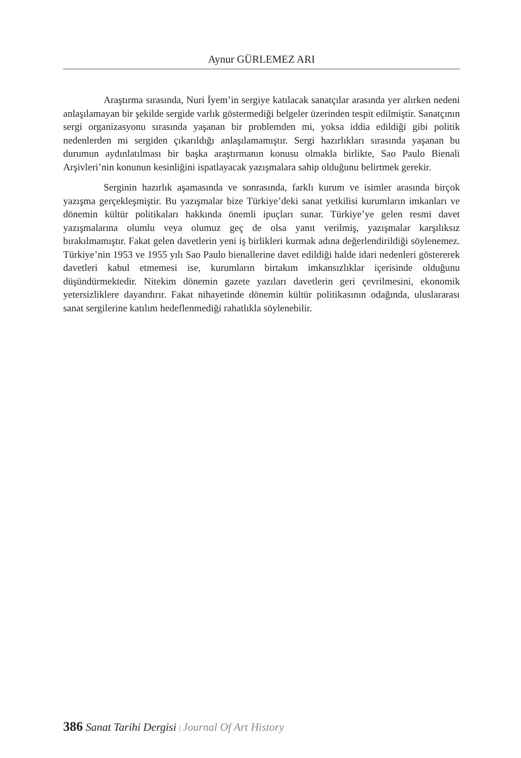Aynur GÜRLEMEZ ARI
Araştırma sırasında, Nuri İyem’in sergiye katılacak sanatçılar arasında yer alırken nedeni anlaşılamayan bir şekilde sergide varlık göstermediği belgeler üzerinden tespit edilmiştir. Sanatçının sergi organizasyonu sırasında yaşanan bir problemden mi, yoksa iddia edildiği gibi politik nedenlerden mi sergiden çıkarıldığı anlaşılamamıştır. Sergi hazırlıkları sırasında yaşanan bu durumun aydınlatılması bir başka araştırmanın konusu olmakla birlikte, Sao Paulo Bienali Arşivleri’nin konunun kesinliğini ispatlayacak yazışmalara sahip olduğunu belirtmek gerekir.
Serginin hazırlık aşamasında ve sonrasında, farklı kurum ve isimler arasında birçok yazışma gerçekleşmiştir. Bu yazışmalar bize Türkiye’deki sanat yetkilisi kurumların imkanları ve dönemin kültür politikaları hakkında önemli ipuçları sunar. Türkiye’ye gelen resmi davet yazışmalarına olumlu veya olumuz geç de olsa yanıt verilmiş, yazışmalar karşılıksız bırakılmamıştır. Fakat gelen davetlerin yeni iş birlikleri kurmak adına değerlendirildiği söylenemez. Türkiye’nin 1953 ve 1955 yılı Sao Paulo bienallerine davet edildiği halde idari nedenleri göstererek davetleri kabul etmemesi ise, kurumların birtakım imkansızlıklar içerisinde olduğunu düşündürmektedir. Nitekim dönemin gazete yazıları davetlerin geri çevrilmesini, ekonomik yetersizliklere dayandırır. Fakat nihayetinde dönemin kültür politikasının odağında, uluslararası sanat sergilerine katılım hedeflenmediği rahatlıkla söylenebilir.
386 Sanat Tarihi Dergisi | Journal Of Art History